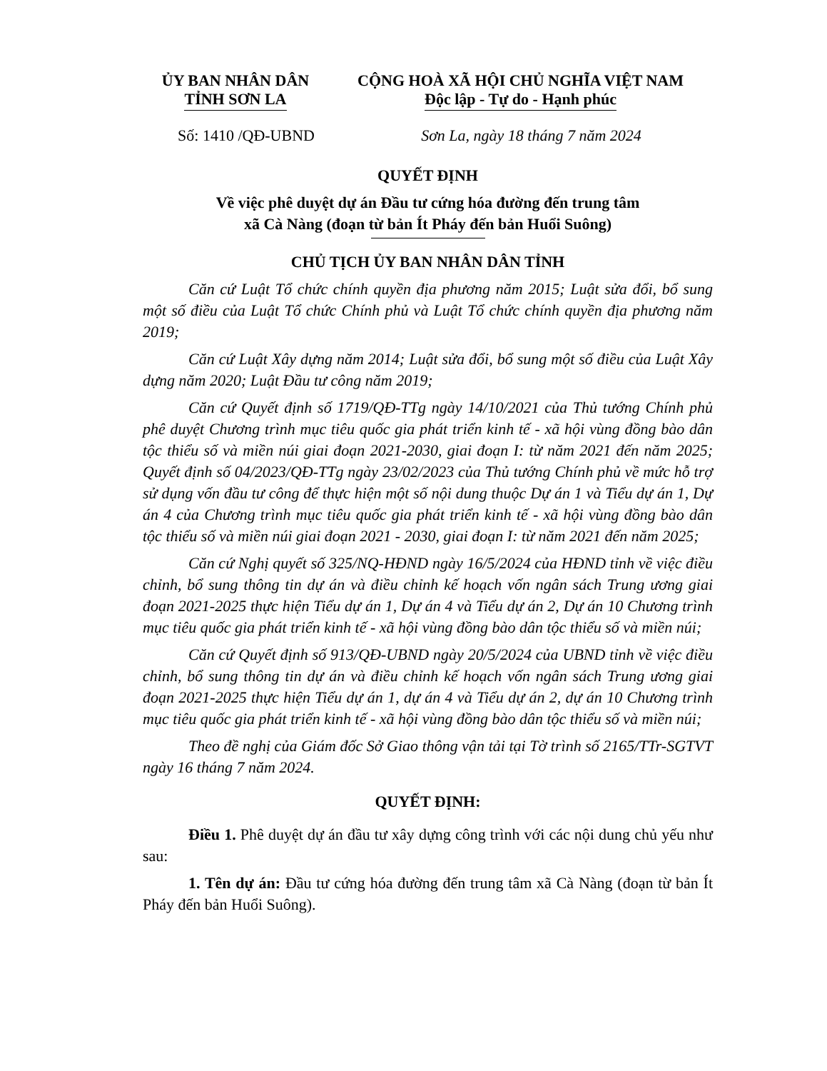ỦY BAN NHÂN DÂN
TỈNH SƠN LA
CỘNG HOÀ XÃ HỘI CHỦ NGHĨA VIỆT NAM
Độc lập - Tự do - Hạnh phúc
Số: 1410 /QĐ-UBND Sơn La, ngày 18 tháng 7 năm 2024
QUYẾT ĐỊNH
Về việc phê duyệt dự án Đầu tư cứng hóa đường đến trung tâm
xã Cà Nàng (đoạn từ bản Ít Pháy đến bản Huổi Suông)
CHỦ TỊCH ỦY BAN NHÂN DÂN TỈNH
Căn cứ Luật Tổ chức chính quyền địa phương năm 2015; Luật sửa đổi, bổ sung một số điều của Luật Tổ chức Chính phủ và Luật Tổ chức chính quyền địa phương năm 2019;
Căn cứ Luật Xây dựng năm 2014; Luật sửa đổi, bổ sung một số điều của Luật Xây dựng năm 2020; Luật Đầu tư công năm 2019;
Căn cứ Quyết định số 1719/QĐ-TTg ngày 14/10/2021 của Thủ tướng Chính phủ phê duyệt Chương trình mục tiêu quốc gia phát triển kinh tế - xã hội vùng đồng bào dân tộc thiểu số và miền núi giai đoạn 2021-2030, giai đoạn I: từ năm 2021 đến năm 2025; Quyết định số 04/2023/QĐ-TTg ngày 23/02/2023 của Thủ tướng Chính phủ về mức hỗ trợ sử dụng vốn đầu tư công để thực hiện một số nội dung thuộc Dự án 1 và Tiểu dự án 1, Dự án 4 của Chương trình mục tiêu quốc gia phát triển kinh tế - xã hội vùng đồng bào dân tộc thiểu số và miền núi giai đoạn 2021 - 2030, giai đoạn I: từ năm 2021 đến năm 2025;
Căn cứ Nghị quyết số 325/NQ-HĐND ngày 16/5/2024 của HĐND tỉnh về việc điều chỉnh, bổ sung thông tin dự án và điều chỉnh kế hoạch vốn ngân sách Trung ương giai đoạn 2021-2025 thực hiện Tiểu dự án 1, Dự án 4 và Tiểu dự án 2, Dự án 10 Chương trình mục tiêu quốc gia phát triển kinh tế - xã hội vùng đồng bào dân tộc thiểu số và miền núi;
Căn cứ Quyết định số 913/QĐ-UBND ngày 20/5/2024 của UBND tỉnh về việc điều chỉnh, bổ sung thông tin dự án và điều chỉnh kế hoạch vốn ngân sách Trung ương giai đoạn 2021-2025 thực hiện Tiểu dự án 1, dự án 4 và Tiểu dự án 2, dự án 10 Chương trình mục tiêu quốc gia phát triển kinh tế - xã hội vùng đồng bào dân tộc thiểu số và miền núi;
Theo đề nghị của Giám đốc Sở Giao thông vận tải tại Tờ trình số 2165/TTr-SGTVT ngày 16 tháng 7 năm 2024.
QUYẾT ĐỊNH:
Điều 1. Phê duyệt dự án đầu tư xây dựng công trình với các nội dung chủ yếu như sau:
1. Tên dự án: Đầu tư cứng hóa đường đến trung tâm xã Cà Nàng (đoạn từ bản Ít Pháy đến bản Huổi Suông).